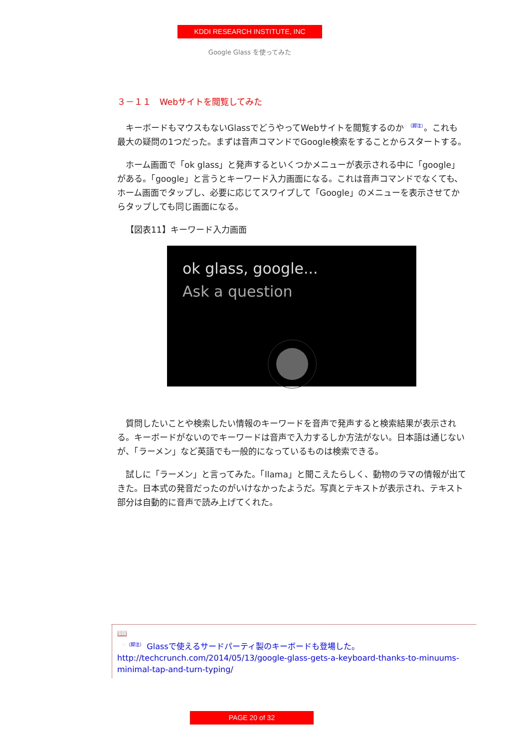KDDI RESEARCH INSTITUTE, INC
Google Glass を使ってみた
３－１１　Webサイトを閲覧してみた
キーボードもマウスもないGlassでどうやってWebサイトを閲覧するのか<sup>☞（脚注）</sup>。これも最大の疑問の1つだった。まずは音声コマンドでGoogle検索をすることからスタートする。
ホーム画面で「ok glass」と発声するといくつかメニューが表示される中に「google」がある。「google」と言うとキーワード入力画面になる。これは音声コマンドでなくても、ホーム画面でタップし、必要に応じてスワイプして「Google」のメニューを表示させてからタップしても同じ画面になる。
【図表11】キーワード入力画面
ok glass, google...
Ask a question
質問したいことや検索したい情報のキーワードを音声で発声すると検索結果が表示される。キーボードがないのでキーワードは音声で入力するしか方法がない。日本語は通じないが、「ラーメン」など英語でも一般的になっているものは検索できる。
試しに「ラーメン」と言ってみた。「llama」と聞こえたらしく、動物のラマの情報が出てきた。日本式の発音だったのがいけなかったようだ。写真とテキストが表示され、テキスト部分は自動的に音声で読み上げてくれた。
📖
<sup>☞（脚注）</sup> Glassで使えるサードパーティ製のキーボードも登場した。
http://techcrunch.com/2014/05/13/google-glass-gets-a-keyboard-thanks-to-minuums-minimal-tap-and-turn-typing/
PAGE 20 of 32